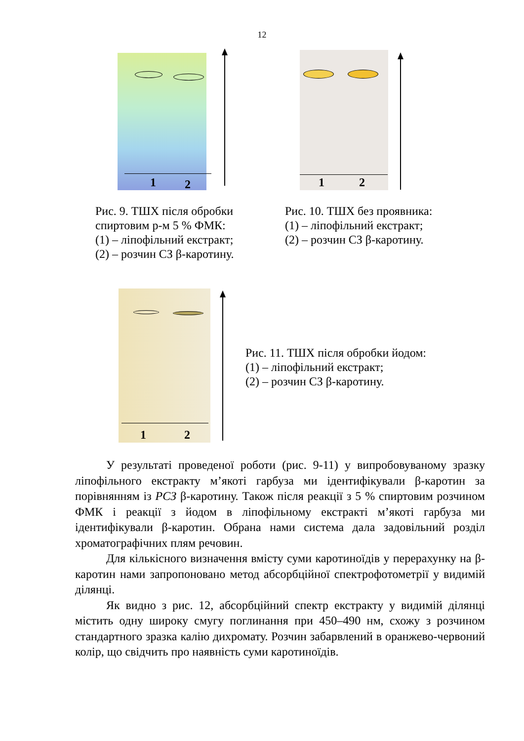12
1 2 1 2
Рис. 9. ТШХ після обробки
спиртовим р-м 5 % ФМК:
(1) – ліпофільний екстракт;
(2) – розчин СЗ β-каротину.
Рис. 10. ТШХ без проявника:
(1) – ліпофільний екстракт;
(2) – розчин СЗ β-каротину.
1 2
Рис. 11. ТШХ після обробки йодом:
(1) – ліпофільний екстракт;
(2) – розчин СЗ β-каротину.
У результаті проведеної роботи (рис. 9-11) у випробовуваному зразку ліпофільного екстракту м’якоті гарбуза ми ідентифікували β-каротин за порівнянням із РСЗ β-каротину. Також після реакції з 5 % спиртовим розчином ФМК і реакції з йодом в ліпофільному екстракті м’якоті гарбуза ми ідентифікували β-каротин. Обрана нами система дала задовільний розділ хроматографічних плям речовин.
Для кількісного визначення вмісту суми каротиноїдів у перерахунку на β-каротин нами запропоновано метод абсорбційної спектрофотометрії у видимій ділянці.
Як видно з рис. 12, абсорбційний спектр екстракту у видимій ділянці містить одну широку смугу поглинання при 450–490 нм, схожу з розчином стандартного зразка калію дихромату. Розчин забарвлений в оранжево-червоний колір, що свідчить про наявність суми каротиноїдів.